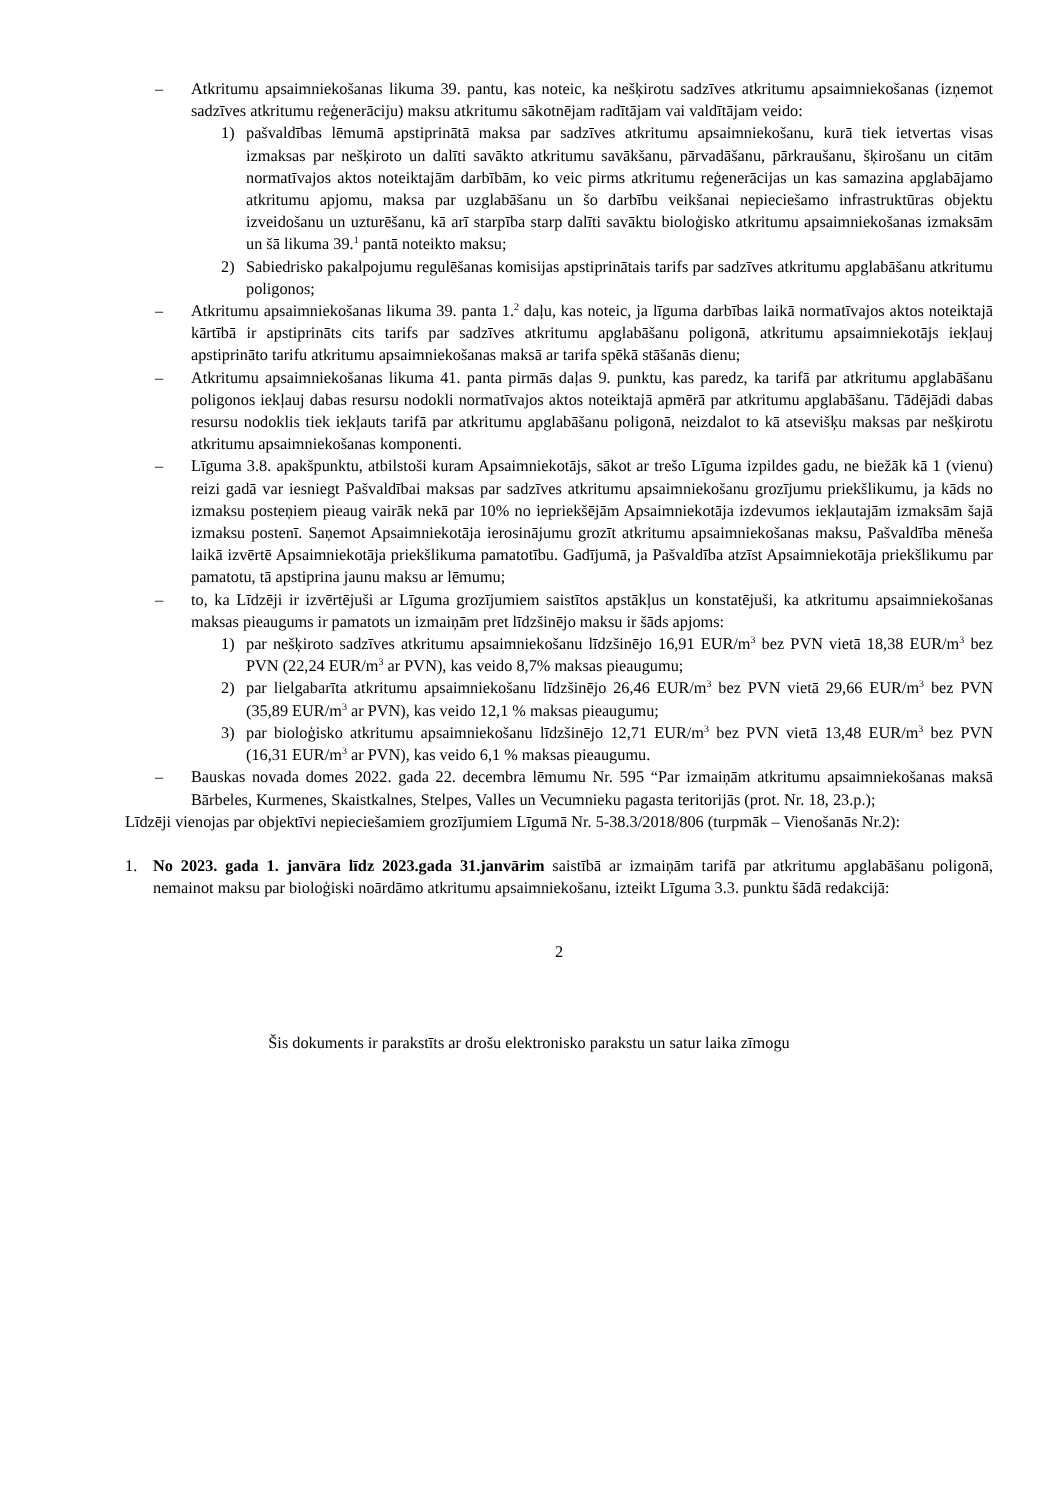– Atkritumu apsaimniekošanas likuma 39. pantu, kas noteic, ka nešķirotu sadzīves atkritumu apsaimniekošanas (izņemot sadzīves atkritumu reģenerāciju) maksu atkritumu sākotnējam radītājam vai valdītājam veido:
1) pašvaldības lēmumā apstiprinātā maksa par sadzīves atkritumu apsaimniekošanu, kurā tiek ietvertas visas izmaksas par nešķiroto un dalīti savākto atkritumu savākšanu, pārvadāšanu, pārkraušanu, šķirošanu un citām normatīvajos aktos noteiktajām darbībām, ko veic pirms atkritumu reģenerācijas un kas samazina apglabājamo atkritumu apjomu, maksa par uzglabāšanu un šo darbību veikšanai nepieciešamo infrastruktūras objektu izveidošanu un uzturēšanu, kā arī starpība starp dalīti savāktu bioloģisko atkritumu apsaimniekošanas izmaksām un šā likuma 39.<sup>1</sup> pantā noteikto maksu;
2) Sabiedrisko pakalpojumu regulēšanas komisijas apstiprinātais tarifs par sadzīves atkritumu apglabāšanu atkritumu poligonos;
– Atkritumu apsaimniekošanas likuma 39. panta 1.<sup>2</sup> daļu, kas noteic, ja līguma darbības laikā normatīvajos aktos noteiktajā kārtībā ir apstiprināts cits tarifs par sadzīves atkritumu apglabāšanu poligonā, atkritumu apsaimniekotājs iekļauj apstiprināto tarifu atkritumu apsaimniekošanas maksā ar tarifa spēkā stāšanās dienu;
– Atkritumu apsaimniekošanas likuma 41. panta pirmās daļas 9. punktu, kas paredz, ka tarifā par atkritumu apglabāšanu poligonos iekļauj dabas resursu nodokli normatīvajos aktos noteiktajā apmērā par atkritumu apglabāšanu. Tādējādi dabas resursu nodoklis tiek iekļauts tarifā par atkritumu apglabāšanu poligonā, neizdalot to kā atsevišķu maksas par nešķirotu atkritumu apsaimniekošanas komponenti.
– Līguma 3.8. apakšpunktu, atbilstoši kuram Apsaimniekotājs, sākot ar trešo Līguma izpildes gadu, ne biežāk kā 1 (vienu) reizi gadā var iesniegt Pašvaldībai maksas par sadzīves atkritumu apsaimniekošanu grozījumu priekšlikumu, ja kāds no izmaksu posteņiem pieaug vairāk nekā par 10% no iepriekšējām Apsaimniekotāja izdevumos iekļautajām izmaksām šajā izmaksu postenī. Saņemot Apsaimniekotāja ierosinājumu grozīt atkritumu apsaimniekošanas maksu, Pašvaldība mēneša laikā izvērtē Apsaimniekotāja priekšlikuma pamatotību. Gadījumā, ja Pašvaldība atzīst Apsaimniekotāja priekšlikumu par pamatotu, tā apstiprina jaunu maksu ar lēmumu;
– to, ka Līdzēji ir izvērtējuši ar Līguma grozījumiem saistītos apstākļus un konstatējuši, ka atkritumu apsaimniekošanas maksas pieaugums ir pamatots un izmaiņām pret līdzšinējo maksu ir šāds apjoms:
1) par nešķiroto sadzīves atkritumu apsaimniekošanu līdzšinējo 16,91 EUR/m<sup>3</sup> bez PVN vietā 18,38 EUR/m<sup>3</sup> bez PVN (22,24 EUR/m<sup>3</sup> ar PVN), kas veido 8,7% maksas pieaugumu;
2) par lielgabarīta atkritumu apsaimniekošanu līdzšinējo 26,46 EUR/m<sup>3</sup> bez PVN vietā 29,66 EUR/m<sup>3</sup> bez PVN (35,89 EUR/m<sup>3</sup> ar PVN), kas veido 12,1 % maksas pieaugumu;
3) par bioloģisko atkritumu apsaimniekošanu līdzšinējo 12,71 EUR/m<sup>3</sup> bez PVN vietā 13,48 EUR/m<sup>3</sup> bez PVN (16,31 EUR/m<sup>3</sup> ar PVN), kas veido 6,1 % maksas pieaugumu.
– Bauskas novada domes 2022. gada 22. decembra lēmumu Nr. 595 “Par izmaiņām atkritumu apsaimniekošanas maksā Bārbeles, Kurmenes, Skaistkalnes, Stelpes, Valles un Vecumnieku pagasta teritorijās (prot. Nr. 18, 23.p.);
Līdzēji vienojas par objektīvi nepieciešamiem grozījumiem Līgumā Nr. 5-38.3/2018/806 (turpmāk – Vienošanās Nr.2):
1. No 2023. gada 1. janvāra līdz 2023.gada 31.janvārim saistībā ar izmaiņām tarifā par atkritumu apglabāšanu poligonā, nemainot maksu par bioloģiski noārdāmo atkritumu apsaimniekošanu, izteikt Līguma 3.3. punktu šādā redakcijā:
2
Šis dokuments ir parakstīts ar drošu elektronisko parakstu un satur laika zīmogu